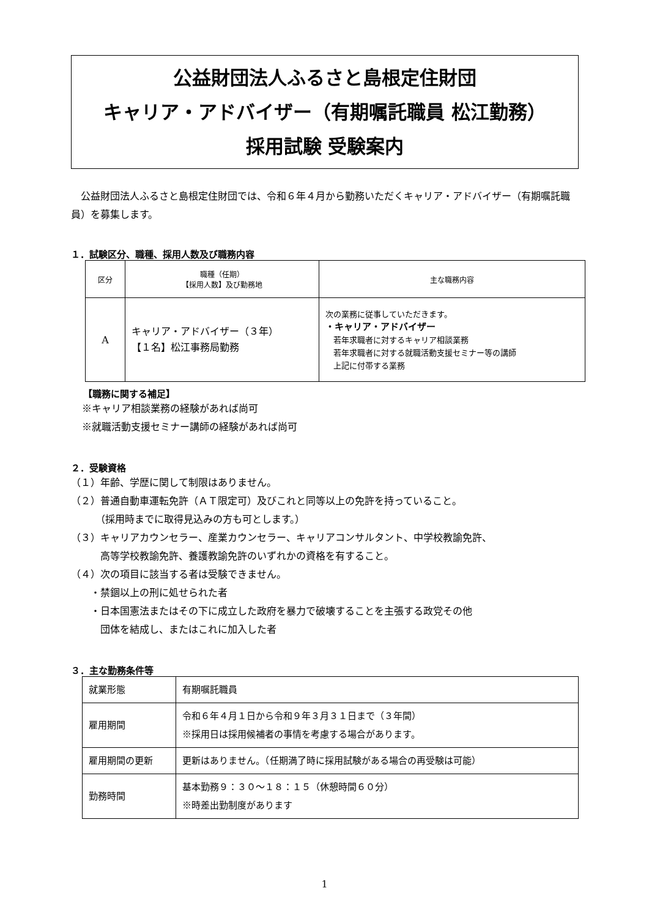公益財団法人ふるさと島根定住財団
キャリア・アドバイザー（有期嘱託職員 松江勤務）
採用試験 受験案内
公益財団法人ふるさと島根定住財団では、令和６年４月から勤務いただくキャリア・アドバイザー（有期嘱託職員）を募集します。
１．試験区分、職種、採用人数及び職務内容
| 区分 | 職種（任期） 【採用人数】及び勤務地 | 主な職務内容 |
| --- | --- | --- |
| A | キャリア・アドバイザー（３年） 【１名】松江事務局勤務 | 次の業務に従事していただきます。 ・キャリア・アドバイザー 若年求職者に対するキャリア相談業務 若年求職者に対する就職活動支援セミナー等の講師 上記に付帯する業務 |
【職務に関する補足】
※キャリア相談業務の経験があれば尚可
※就職活動支援セミナー講師の経験があれば尚可
２．受験資格
（１）年齢、学歴に関して制限はありません。
（２）普通自動車運転免許（ＡＴ限定可）及びこれと同等以上の免許を持っていること。
　　　（採用時までに取得見込みの方も可とします。）
（３）キャリアカウンセラー、産業カウンセラー、キャリアコンサルタント、中学校教諭免許、
　　　高等学校教諭免許、養護教諭免許のいずれかの資格を有すること。
（４）次の項目に該当する者は受験できません。
　　・禁錮以上の刑に処せられた者
　　・日本国憲法またはその下に成立した政府を暴力で破壊することを主張する政党その他
　　　団体を結成し、またはこれに加入した者
３．主な勤務条件等
| 就業形態 | 有期嘱託職員 |
| 雇用期間 | 令和６年４月１日から令和９年３月３１日まで（３年間） ※採用日は採用候補者の事情を考慮する場合があります。 |
| 雇用期間の更新 | 更新はありません。（任期満了時に採用試験がある場合の再受験は可能） |
| 勤務時間 | 基本勤務９：３０～１８：１５（休憩時間６０分） ※時差出勤制度があります |
1